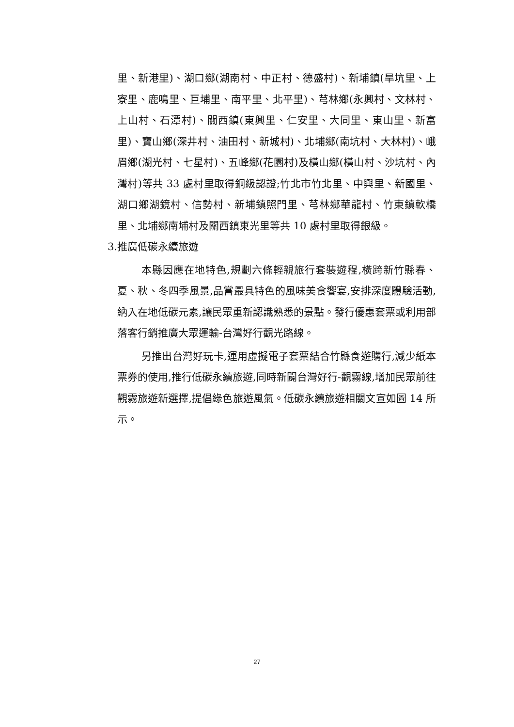里、新港里)、湖口鄉(湖南村、中正村、德盛村)、新埔鎮(旱坑里、上寮里、鹿鳴里、巨埔里、南平里、北平里)、芎林鄉(永興村、文林村、上山村、石潭村)、關西鎮(東興里、仁安里、大同里、東山里、新富里)、寶山鄉(深井村、油田村、新城村)、北埔鄉(南坑村、大林村)、峨眉鄉(湖光村、七星村)、五峰鄉(花園村)及橫山鄉(橫山村、沙坑村、內灣村)等共 33 處村里取得銅級認證;竹北市竹北里、中興里、新國里、湖口鄉湖鏡村、信勢村、新埔鎮照門里、芎林鄉華龍村、竹東鎮軟橋里、北埔鄉南埔村及關西鎮東光里等共 10 處村里取得銀級。
3.推廣低碳永續旅遊
本縣因應在地特色,規劃六條輕親旅行套裝遊程,橫跨新竹縣春、夏、秋、冬四季風景,品嘗最具特色的風味美食饗宴,安排深度體驗活動,納入在地低碳元素,讓民眾重新認識熟悉的景點。發行優惠套票或利用部落客行銷推廣大眾運輸-台灣好行觀光路線。
另推出台灣好玩卡,運用虛擬電子套票結合竹縣食遊購行,減少紙本票券的使用,推行低碳永續旅遊,同時新闢台灣好行-觀霧線,增加民眾前往觀霧旅遊新選擇,提倡綠色旅遊風氣。低碳永續旅遊相關文宣如圖 14 所示。
27